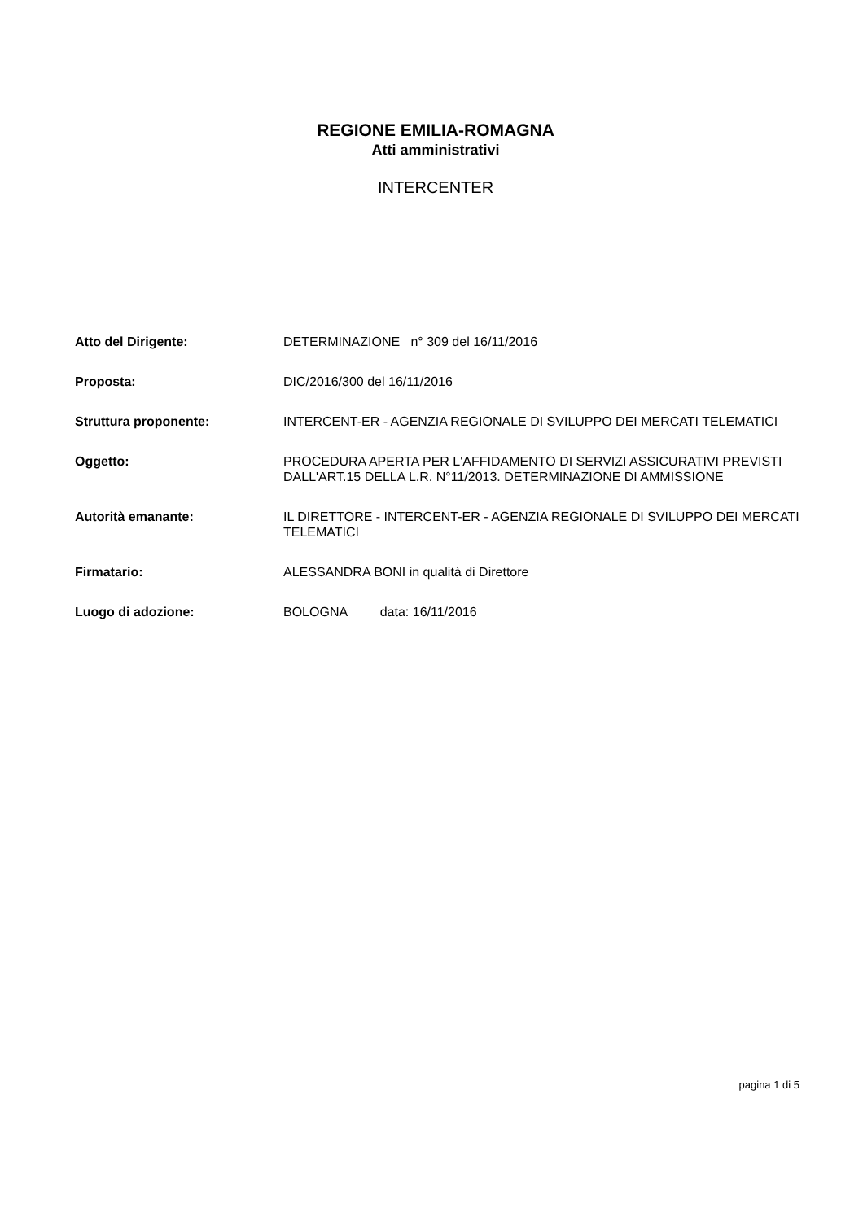REGIONE EMILIA-ROMAGNA
Atti amministrativi
INTERCENTER
| Atto del Dirigente: | DETERMINAZIONE n° 309 del 16/11/2016 |
| Proposta: | DIC/2016/300 del 16/11/2016 |
| Struttura proponente: | INTERCENT-ER - AGENZIA REGIONALE DI SVILUPPO DEI MERCATI TELEMATICI |
| Oggetto: | PROCEDURA APERTA PER L'AFFIDAMENTO DI SERVIZI ASSICURATIVI PREVISTI DALL'ART.15 DELLA L.R. N°11/2013. DETERMINAZIONE DI AMMISSIONE |
| Autorità emanante: | IL DIRETTORE - INTERCENT-ER - AGENZIA REGIONALE DI SVILUPPO DEI MERCATI TELEMATICI |
| Firmatario: | ALESSANDRA BONI in qualità di Direttore |
| Luogo di adozione: | BOLOGNA data: 16/11/2016 |
pagina 1 di 5